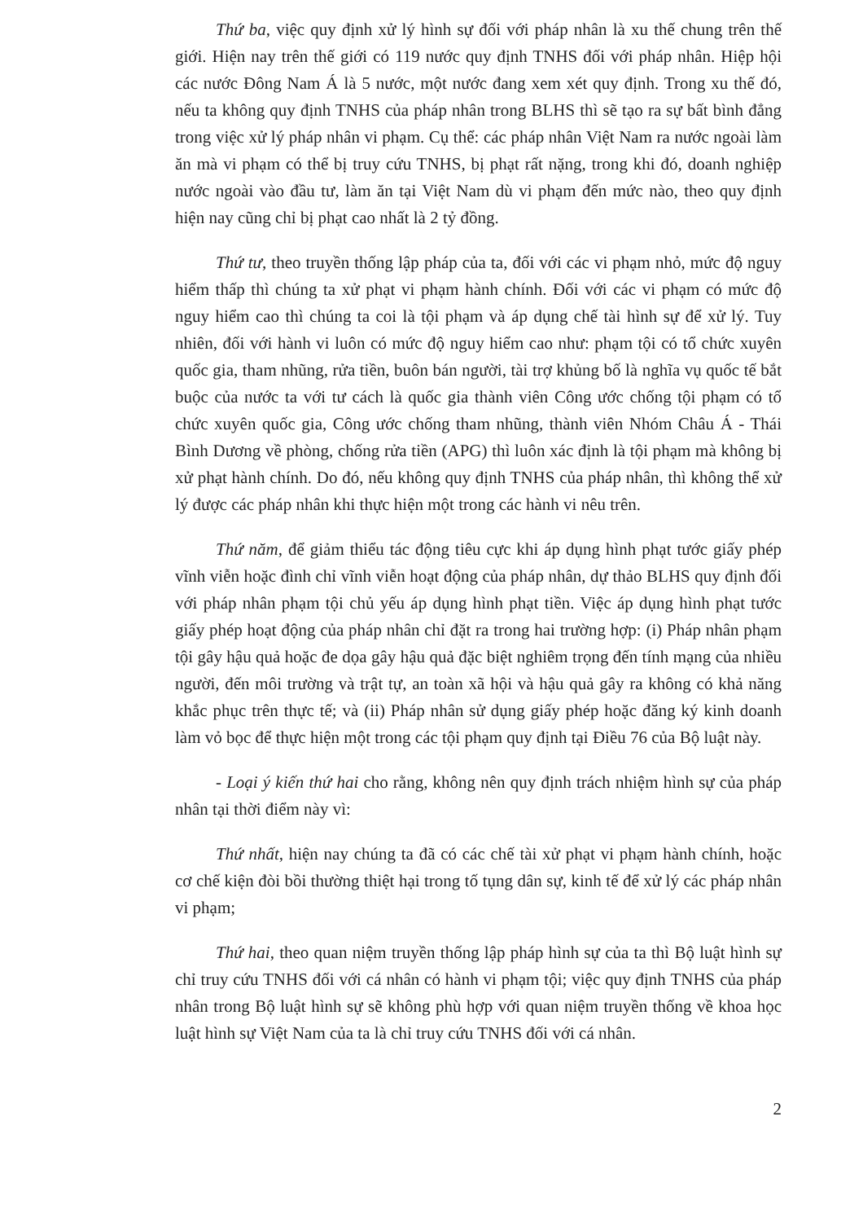Thứ ba, việc quy định xử lý hình sự đối với pháp nhân là xu thế chung trên thế giới. Hiện nay trên thế giới có 119 nước quy định TNHS đối với pháp nhân. Hiệp hội các nước Đông Nam Á là 5 nước, một nước đang xem xét quy định. Trong xu thế đó, nếu ta không quy định TNHS của pháp nhân trong BLHS thì sẽ tạo ra sự bất bình đẳng trong việc xử lý pháp nhân vi phạm. Cụ thể: các pháp nhân Việt Nam ra nước ngoài làm ăn mà vi phạm có thể bị truy cứu TNHS, bị phạt rất nặng, trong khi đó, doanh nghiệp nước ngoài vào đầu tư, làm ăn tại Việt Nam dù vi phạm đến mức nào, theo quy định hiện nay cũng chỉ bị phạt cao nhất là 2 tỷ đồng.
Thứ tư, theo truyền thống lập pháp của ta, đối với các vi phạm nhỏ, mức độ nguy hiểm thấp thì chúng ta xử phạt vi phạm hành chính. Đối với các vi phạm có mức độ nguy hiểm cao thì chúng ta coi là tội phạm và áp dụng chế tài hình sự để xử lý. Tuy nhiên, đối với hành vi luôn có mức độ nguy hiểm cao như: phạm tội có tổ chức xuyên quốc gia, tham nhũng, rửa tiền, buôn bán người, tài trợ khủng bố là nghĩa vụ quốc tế bắt buộc của nước ta với tư cách là quốc gia thành viên Công ước chống tội phạm có tổ chức xuyên quốc gia, Công ước chống tham nhũng, thành viên Nhóm Châu Á - Thái Bình Dương về phòng, chống rửa tiền (APG) thì luôn xác định là tội phạm mà không bị xử phạt hành chính. Do đó, nếu không quy định TNHS của pháp nhân, thì không thể xử lý được các pháp nhân khi thực hiện một trong các hành vi nêu trên.
Thứ năm, để giảm thiểu tác động tiêu cực khi áp dụng hình phạt tước giấy phép vĩnh viễn hoặc đình chỉ vĩnh viễn hoạt động của pháp nhân, dự thảo BLHS quy định đối với pháp nhân phạm tội chủ yếu áp dụng hình phạt tiền. Việc áp dụng hình phạt tước giấy phép hoạt động của pháp nhân chỉ đặt ra trong hai trường hợp: (i) Pháp nhân phạm tội gây hậu quả hoặc đe dọa gây hậu quả đặc biệt nghiêm trọng đến tính mạng của nhiều người, đến môi trường và trật tự, an toàn xã hội và hậu quả gây ra không có khả năng khắc phục trên thực tế; và (ii) Pháp nhân sử dụng giấy phép hoặc đăng ký kinh doanh làm vỏ bọc để thực hiện một trong các tội phạm quy định tại Điều 76 của Bộ luật này.
- Loại ý kiến thứ hai cho rằng, không nên quy định trách nhiệm hình sự của pháp nhân tại thời điểm này vì:
Thứ nhất, hiện nay chúng ta đã có các chế tài xử phạt vi phạm hành chính, hoặc cơ chế kiện đòi bồi thường thiệt hại trong tố tụng dân sự, kinh tế để xử lý các pháp nhân vi phạm;
Thứ hai, theo quan niệm truyền thống lập pháp hình sự của ta thì Bộ luật hình sự chỉ truy cứu TNHS đối với cá nhân có hành vi phạm tội; việc quy định TNHS của pháp nhân trong Bộ luật hình sự sẽ không phù hợp với quan niệm truyền thống về khoa học luật hình sự Việt Nam của ta là chỉ truy cứu TNHS đối với cá nhân.
2